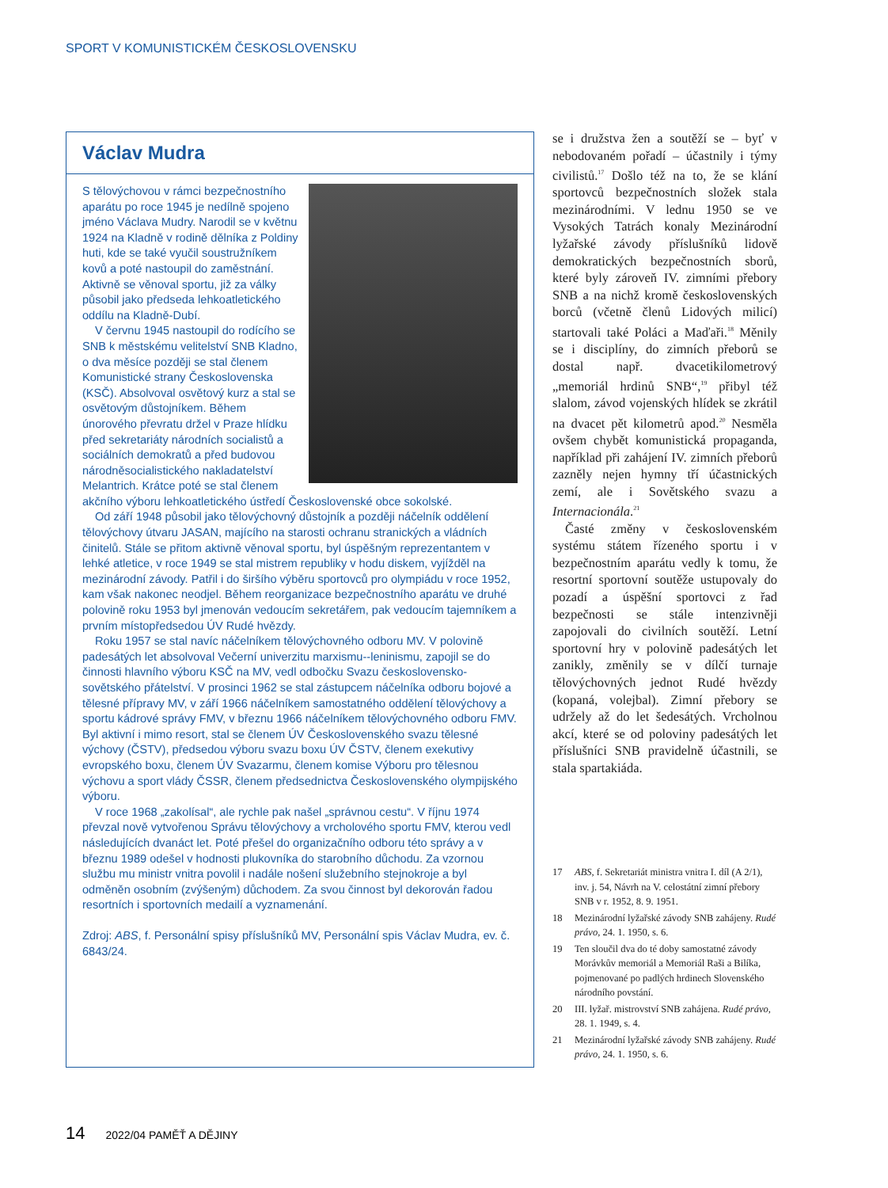SPORT V KOMUNISTICKÉM ČESKOSLOVENSKU
Václav Mudra
S tělovýchovou v rámci bezpečnostního aparátu po roce 1945 je nedílně spojeno jméno Václava Mudry. Narodil se v květnu 1924 na Kladně v rodině dělníka z Poldiny huti, kde se také vyučil soustružníkem kovů a poté nastoupil do zaměstnání. Aktivně se věnoval sportu, již za války působil jako předseda lehkoatletického oddílu na Kladně-Dubí.
V červnu 1945 nastoupil do rodícího se SNB k městskému velitelství SNB Kladno, o dva měsíce později se stal členem Komunistické strany Československa (KSČ). Absolvoval osvětový kurz a stal se osvětovým důstojníkem. Během únorového převratu držel v Praze hlídku před sekretariáty národních socialistů a sociálních demokratů a před budovou národněsocialistického nakladatelství Melantrich. Krátce poté se stal členem akčního výboru lehkoatletického ústředí Československé obce sokolské.
Od září 1948 působil jako tělovýchovný důstojník a později náčelník oddělení tělovýchovy útvaru JASAN, majícího na starosti ochranu stranických a vládních činitelů. Stále se přitom aktivně věnoval sportu, byl úspěšným reprezentantem v lehké atletice, v roce 1949 se stal mistrem republiky v hodu diskem, vyjížděl na mezinárodní závody. Patřil i do širšího výběru sportovců pro olympiádu v roce 1952, kam však nakonec neodjel. Během reorganizace bezpečnostního aparátu ve druhé polovině roku 1953 byl jmenován vedoucím sekretářem, pak vedoucím tajemníkem a prvním místopředsedou ÚV Rudé hvězdy.
Roku 1957 se stal navíc náčelníkem tělovýchovného odboru MV. V polovině padesátých let absolvoval Večerní univerzitu marxismu--leninismu, zapojil se do činnosti hlavního výboru KSČ na MV, vedl odbočku Svazu československo-sovětského přátelství. V prosinci 1962 se stal zástupcem náčelníka odboru bojové a tělesné přípravy MV, v září 1966 náčelníkem samostatného oddělení tělovýchovy a sportu kádrové správy FMV, v březnu 1966 náčelníkem tělovýchovného odboru FMV. Byl aktivní i mimo resort, stal se členem ÚV Československého svazu tělesné výchovy (ČSTV), předsedou výboru svazu boxu ÚV ČSTV, členem exekutivy evropského boxu, členem ÚV Svazarmu, členem komise Výboru pro tělesnou výchovu a sport vlády ČSSR, členem předsednictva Československého olympijského výboru.
V roce 1968 „zakolísal“, ale rychle pak našel „správnou cestu“. V říjnu 1974 převzal nově vytvořenou Správu tělovýchovy a vrcholového sportu FMV, kterou vedl následujících dvanáct let. Poté přešel do organizačního odboru této správy a v březnu 1989 odešel v hodnosti plukovníka do starobního důchodu. Za vzornou službu mu ministr vnitra povolil i nadále nošení služebního stejnokroje a byl odměněn osobním (zvýšeným) důchodem. Za svou činnost byl dekorován řadou resortních i sportovních medailí a vyznamenání.
Zdroj: ABS, f. Personální spisy příslušníků MV, Personální spis Václav Mudra, ev. č. 6843/24.
se i družstva žen a soutěží se – byť v nebodovaném pořadí – účastnily i týmy civilistů.<sup>17</sup> Došlo též na to, že se klání sportovců bezpečnostních složek stala mezinárodními. V lednu 1950 se ve Vysokých Tatrách konaly Mezinárodní lyžařské závody příslušníků lidově demokratických bezpečnostních sborů, které byly zároveň IV. zimními přebory SNB a na nichž kromě československých borců (včetně členů Lidových milicí) startovali také Poláci a Maďaři.<sup>18</sup> Měnily se i disciplíny, do zimních přeborů se dostal např. dvacetikilometrový „memoriál hrdinů SNB“,<sup>19</sup> přibyl též slalom, závod vojenských hlídek se zkrátil na dvacet pět kilometrů apod.<sup>20</sup> Nesměla ovšem chybět komunistická propaganda, například při zahájení IV. zimních přeborů zazněly nejen hymny tří účastnických zemí, ale i Sovětského svazu a Internacionála.<sup>21</sup>
Časté změny v československém systému státem řízeného sportu i v bezpečnostním aparátu vedly k tomu, že resortní sportovní soutěže ustupovaly do pozadí a úspěšní sportovci z řad bezpečnosti se stále intenzivněji zapojovali do civilních soutěží. Letní sportovní hry v polovině padesátých let zanikly, změnily se v dílčí turnaje tělovýchovných jednot Rudé hvězdy (kopaná, volejbal). Zimní přebory se udržely až do let šedesátých. Vrcholnou akcí, které se od poloviny padesátých let příslušníci SNB pravidelně účastnili, se stala spartakiáda.
17 ABS, f. Sekretariát ministra vnitra I. díl (A 2/1), inv. j. 54, Návrh na V. celostátní zimní přebory SNB v r. 1952, 8. 9. 1951.
18 Mezinárodní lyžařské závody SNB zahájeny. Rudé právo, 24. 1. 1950, s. 6.
19 Ten sloučil dva do té doby samostatné závody Morávkův memoriál a Memoriál Raši a Bilíka, pojmenované po padlých hrdinech Slovenského národního povstání.
20 III. lyžař. mistrovství SNB zahájena. Rudé právo, 28. 1. 1949, s. 4.
21 Mezinárodní lyžařské závody SNB zahájeny. Rudé právo, 24. 1. 1950, s. 6.
14 2022/04 PAMĚŤ A DĚJINY